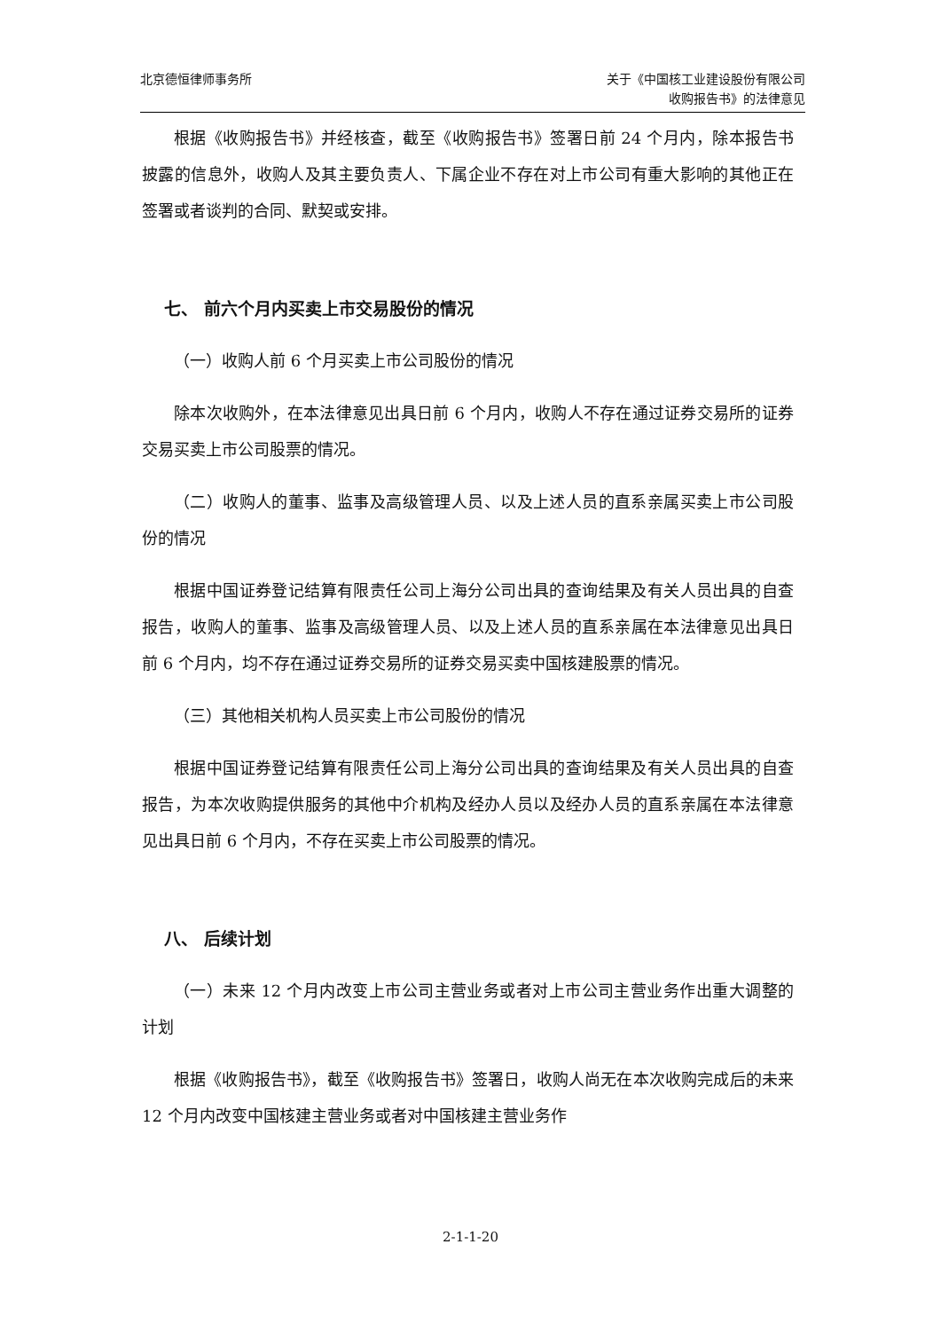北京德恒律师事务所 关于《中国核工业建设股份有限公司
收购报告书》的法律意见
根据《收购报告书》并经核查，截至《收购报告书》签署日前 24 个月内，除本报告书披露的信息外，收购人及其主要负责人、下属企业不存在对上市公司有重大影响的其他正在签署或者谈判的合同、默契或安排。
七、 前六个月内买卖上市交易股份的情况
（一）收购人前 6 个月买卖上市公司股份的情况
除本次收购外，在本法律意见出具日前 6 个月内，收购人不存在通过证券交易所的证券交易买卖上市公司股票的情况。
（二）收购人的董事、监事及高级管理人员、以及上述人员的直系亲属买卖上市公司股份的情况
根据中国证券登记结算有限责任公司上海分公司出具的查询结果及有关人员出具的自查报告，收购人的董事、监事及高级管理人员、以及上述人员的直系亲属在本法律意见出具日前 6 个月内，均不存在通过证券交易所的证券交易买卖中国核建股票的情况。
（三）其他相关机构人员买卖上市公司股份的情况
根据中国证券登记结算有限责任公司上海分公司出具的查询结果及有关人员出具的自查报告，为本次收购提供服务的其他中介机构及经办人员以及经办人员的直系亲属在本法律意见出具日前 6 个月内，不存在买卖上市公司股票的情况。
八、 后续计划
（一）未来 12 个月内改变上市公司主营业务或者对上市公司主营业务作出重大调整的计划
根据《收购报告书》，截至《收购报告书》签署日，收购人尚无在本次收购完成后的未来 12 个月内改变中国核建主营业务或者对中国核建主营业务作
2-1-1-20